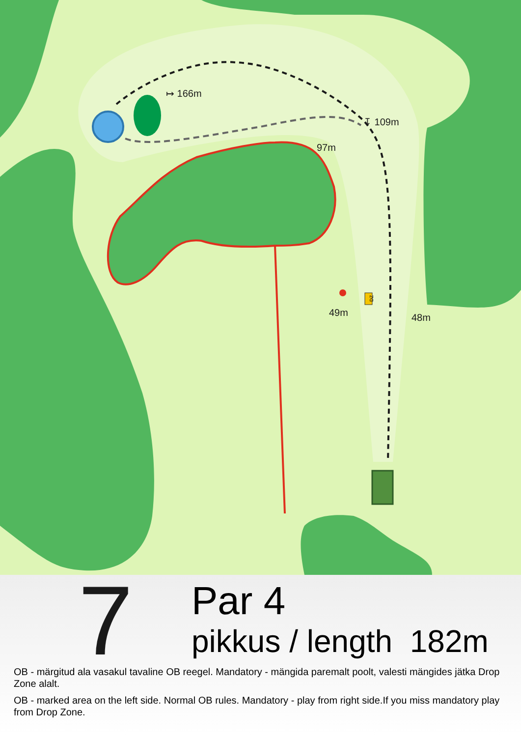↦ 166m
↧ 109m
97m
49m
48m
DZ
7
Par 4
pikkus / length 182m
OB - märgitud ala vasakul tavaline OB reegel. Mandatory - mängida paremalt poolt, valesti mängides jätka Drop Zone alalt.
OB - marked area on the left side. Normal OB rules. Mandatory - play from right side.If you miss mandatory play from Drop Zone.